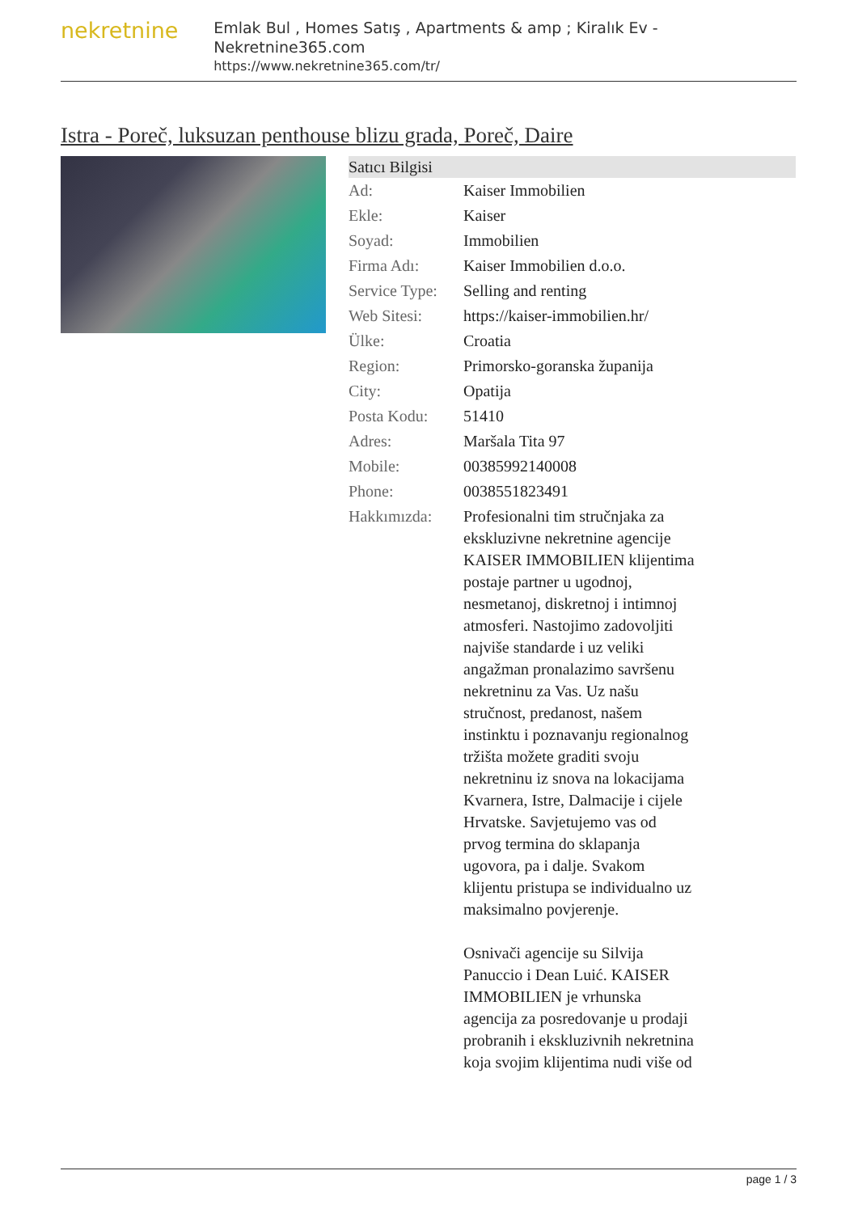nekretnine
Emlak Bul , Homes Satış , Apartments & amp ; Kiralık Ev - Nekretnine365.com
https://www.nekretnine365.com/tr/
Istra - Poreč, luksuzan penthouse blizu grada, Poreč, Daire
| Satıcı Bilgisi | | |
| --- | --- | --- |
| Ad: | Kaiser Immobilien | |
| Ekle: | Kaiser | |
| Soyad: | Immobilien | |
| Firma Adı: | Kaiser Immobilien d.o.o. | |
| Service Type: | Selling and renting | |
| Web Sitesi: | https://kaiser-immobilien.hr/ | |
| Ülke: | Croatia | |
| Region: | Primorsko-goranska županija | |
| City: | Opatija | |
| Posta Kodu: | 51410 | |
| Adres: | Maršala Tita 97 | |
| Mobile: | 00385992140008 | |
| Phone: | 0038551823491 | |
| Hakkımızda: | Profesionalni tim stručnjaka za ekskluzivne nekretnine agencije KAISER IMMOBILIEN klijentima postaje partner u ugodnoj, nesmetanoj, diskretnoj i intimnoj atmosferi. Nastojimo zadovoljiti najviše standarde i uz veliki angažman pronalazimo savršenu nekretninu za Vas. Uz našu stručnost, predanost, našem instinktu i poznavanju regionalnog tržišta možete graditi svoju nekretninu iz snova na lokacijama Kvarnera, Istre, Dalmacije i cijele Hrvatske. Savjetujemo vas od prvog termina do sklapanja ugovora, pa i dalje. Svakom klijentu pristupa se individualno uz maksimalno povjerenje. Osnivači agencije su Silvija Panuccio i Dean Luić. KAISER IMMOBILIEN je vrhunska agencija za posredovanje u prodaji probranih i ekskluzivnih nekretnina koja svojim klijentima nudi više od | |
page 1 / 3